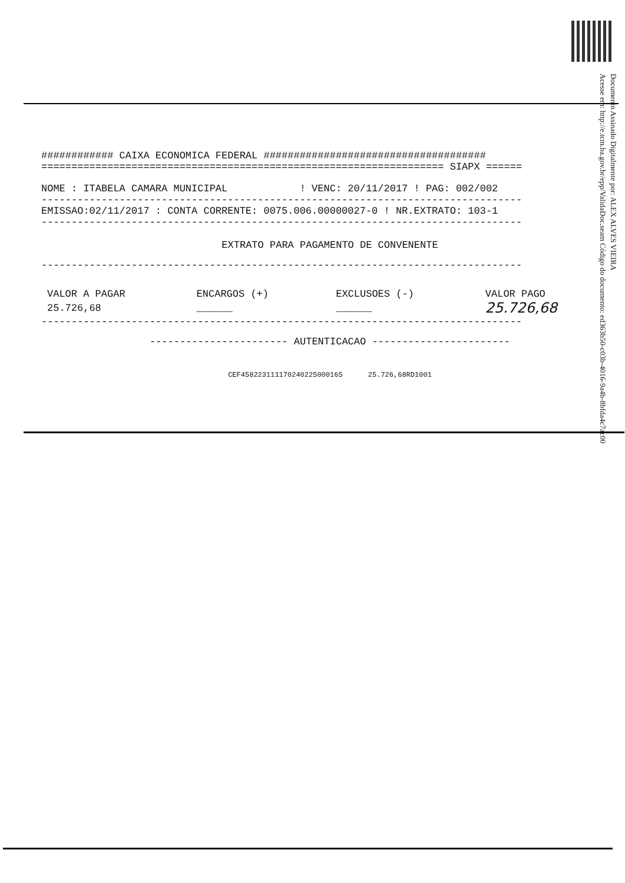Documento Assinado Digitalmente por: ALEX ALVES VIEIRA
Acesse em: http://e.tcm.ba.gov.br/epp/ValidaDoc.seam Código do documento: ed363b50-c03b-4016-9a4b-8bfda4c7ac00
############ CAIXA ECONOMICA FEDERAL #####################################
=================================================================== SIAPX ======
NOME : ITABELA CAMARA MUNICIPAL ! VENC: 20/11/2017 ! PAG: 002/002
--------------------------------------------------------------------------------
EMISSAO:02/11/2017 : CONTA CORRENTE: 0075.006.00000027-0 ! NR.EXTRATO: 103-1
--------------------------------------------------------------------------------
EXTRATO PARA PAGAMENTO DE CONVENENTE
--------------------------------------------------------------------------------
| VALOR A PAGAR | ENCARGOS (+) | EXCLUSOES (-) | VALOR PAGO |
| --- | --- | --- | --- |
| 25.726,68 | ______ | ______ | 25.726,68 |
--------------------------------------------------------------------------------
----------------------- AUTENTICACAO -----------------------
CEF458223111170240225000165 25.726,68RD1001